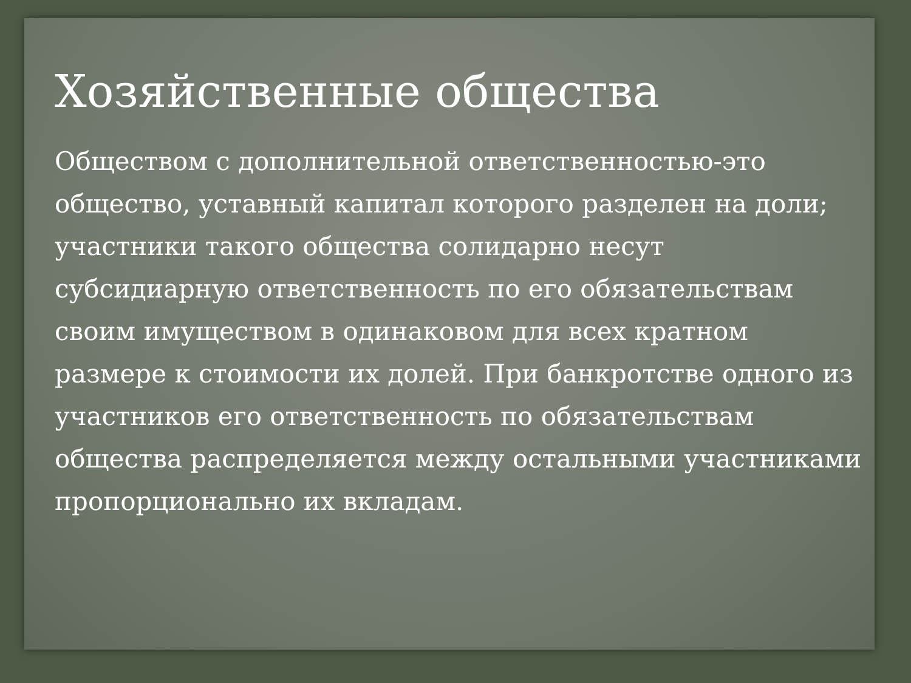Хозяйственные общества
Обществом с дополнительной ответственностью-это общество, уставный капитал которого разделен на доли; участники такого общества солидарно несут субсидиарную ответственность по его обязательствам своим имуществом в одинаковом для всех кратном размере к стоимости их долей. При банкротстве одного из участников его ответственность по обязательствам общества распределяется между остальными участниками пропорционально их вкладам.